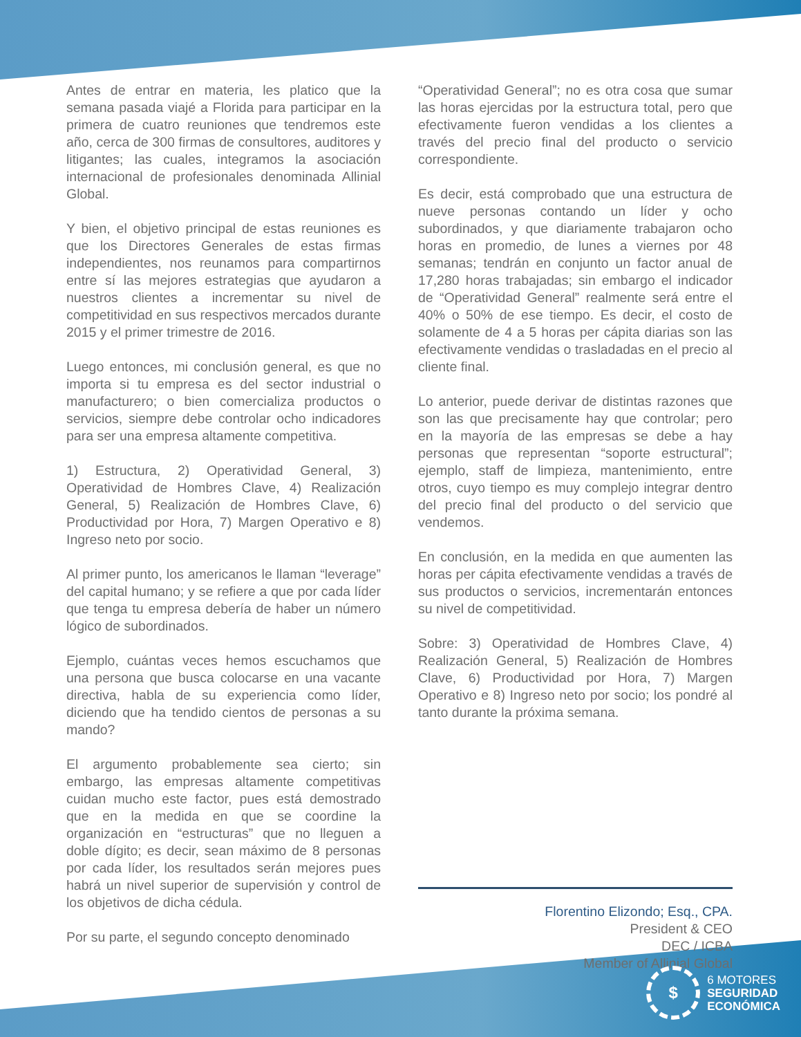Antes de entrar en materia, les platico que la semana pasada viajé a Florida para participar en la primera de cuatro reuniones que tendremos este año, cerca de 300 firmas de consultores, auditores y litigantes; las cuales, integramos la asociación internacional de profesionales denominada Allinial Global.
Y bien, el objetivo principal de estas reuniones es que los Directores Generales de estas firmas independientes, nos reunamos para compartirnos entre sí las mejores estrategias que ayudaron a nuestros clientes a incrementar su nivel de competitividad en sus respectivos mercados durante 2015 y el primer trimestre de 2016.
Luego entonces, mi conclusión general, es que no importa si tu empresa es del sector industrial o manufacturero; o bien comercializa productos o servicios, siempre debe controlar ocho indicadores para ser una empresa altamente competitiva.
1) Estructura, 2) Operatividad General, 3) Operatividad de Hombres Clave, 4) Realización General, 5) Realización de Hombres Clave, 6) Productividad por Hora, 7) Margen Operativo e 8) Ingreso neto por socio.
Al primer punto, los americanos le llaman “leverage” del capital humano; y se refiere a que por cada líder que tenga tu empresa debería de haber un número lógico de subordinados.
Ejemplo, cuántas veces hemos escuchamos que una persona que busca colocarse en una vacante directiva, habla de su experiencia como líder, diciendo que ha tendido cientos de personas a su mando?
El argumento probablemente sea cierto; sin embargo, las empresas altamente competitivas cuidan mucho este factor, pues está demostrado que en la medida en que se coordine la organización en “estructuras” que no lleguen a doble dígito; es decir, sean máximo de 8 personas por cada líder, los resultados serán mejores pues habrá un nivel superior de supervisión y control de los objetivos de dicha cédula.
Por su parte, el segundo concepto denominado
“Operatividad General”; no es otra cosa que sumar las horas ejercidas por la estructura total, pero que efectivamente fueron vendidas a los clientes a través del precio final del producto o servicio correspondiente.
Es decir, está comprobado que una estructura de nueve personas contando un líder y ocho subordinados, y que diariamente trabajaron ocho horas en promedio, de lunes a viernes por 48 semanas; tendrán en conjunto un factor anual de 17,280 horas trabajadas; sin embargo el indicador de “Operatividad General” realmente será entre el 40% o 50% de ese tiempo. Es decir, el costo de solamente de 4 a 5 horas per cápita diarias son las efectivamente vendidas o trasladadas en el precio al cliente final.
Lo anterior, puede derivar de distintas razones que son las que precisamente hay que controlar; pero en la mayoría de las empresas se debe a hay personas que representan “soporte estructural”; ejemplo, staff de limpieza, mantenimiento, entre otros, cuyo tiempo es muy complejo integrar dentro del precio final del producto o del servicio que vendemos.
En conclusión, en la medida en que aumenten las horas per cápita efectivamente vendidas a través de sus productos o servicios, incrementarán entonces su nivel de competitividad.
Sobre: 3) Operatividad de Hombres Clave, 4) Realización General, 5) Realización de Hombres Clave, 6) Productividad por Hora, 7) Margen Operativo e 8) Ingreso neto por socio; los pondré al tanto durante la próxima semana.
Florentino Elizondo; Esq., CPA.
President & CEO
DEC / ICBA
Member of Allinial Global
$
6 MOTORES
SEGURIDAD
ECONÓMICA